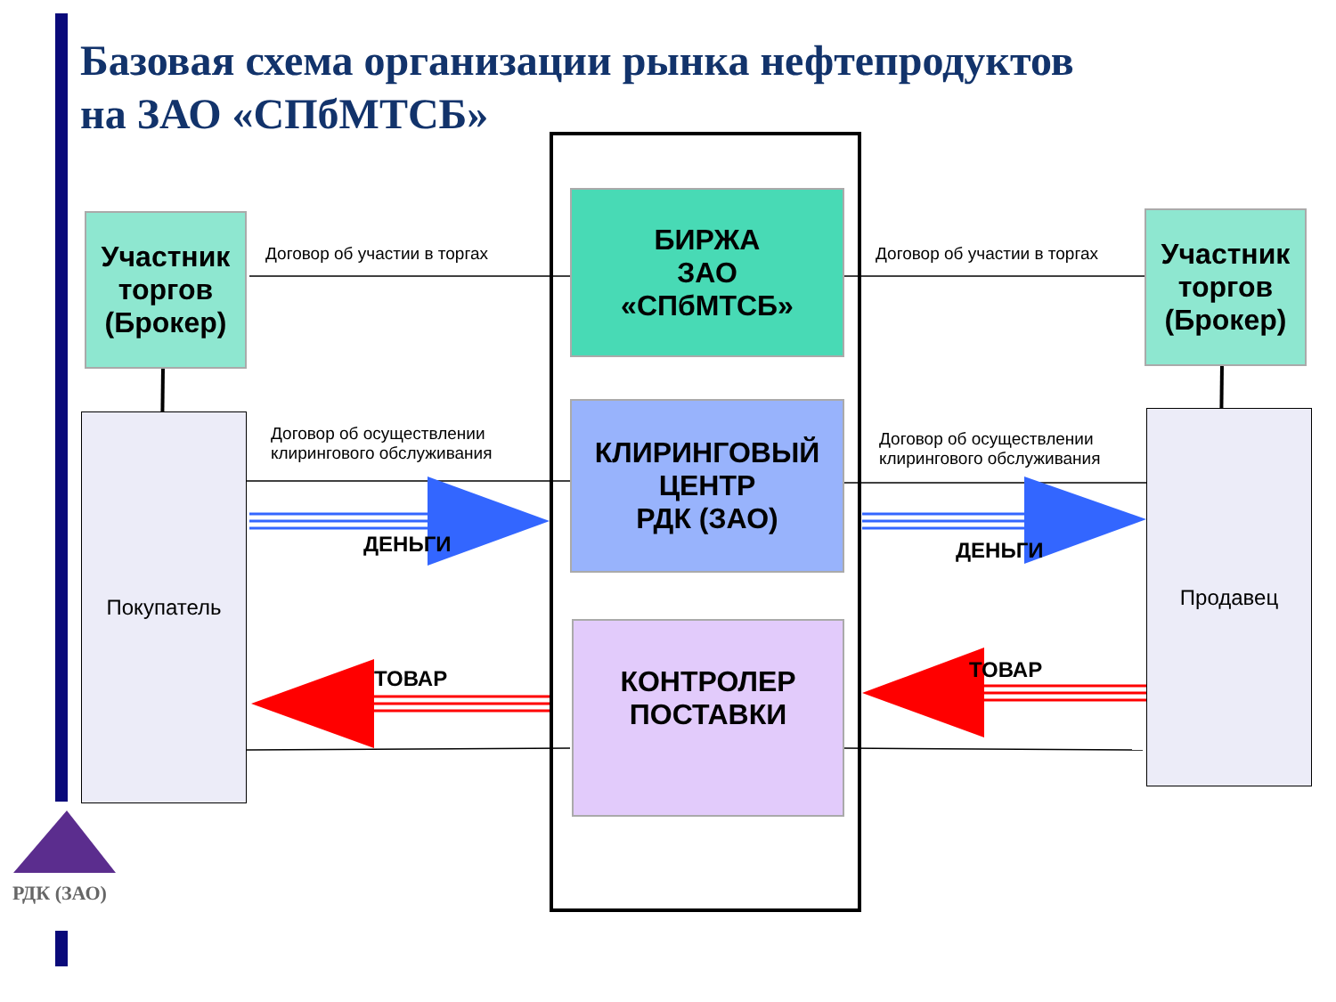Базовая схема организации рынка нефтепродуктов
на ЗАО «СПбМТСБ»
Участник торгов (Брокер)
Участник торгов (Брокер)
Покупатель Продавец
БИРЖА
ЗАО
«СПбМТСБ»
КЛИРИНГОВЫЙ
ЦЕНТР
РДК (ЗАО)
КОНТРОЛЕР
ПОСТАВКИ
Договор об участии в торгах Договор об участии в торгах
Договор об осуществлении
клирингового обслуживания
Договор об осуществлении
клирингового обслуживания
ДЕНЬГИ ДЕНЬГИ
ТОВАР ТОВАР
РДК (ЗАО)